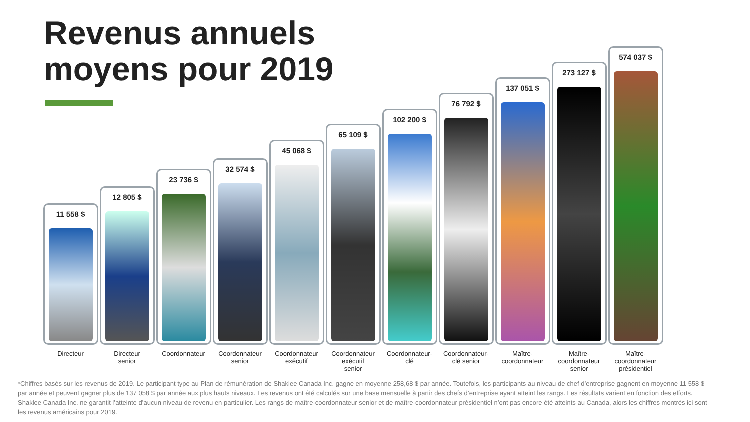Revenus annuels
moyens pour 2019
11 558 $
Directeur
12 805 $
Directeur
senior
23 736 $
Coordonnateur
32 574 $
Coordonnateur
senior
45 068 $
Coordonnateur
exécutif
65 109 $
Coordonnateur
exécutif
senior
102 200 $
Coordonnateur-
clé
76 792 $
Coordonnateur-
clé senior
137 051 $
Maître-
coordonnateur
273 127 $
Maître-
coordonnateur
senior
574 037 $
Maître-
coordonnateur
présidentiel
*Chiffres basés sur les revenus de 2019. Le participant type au Plan de rémunération de Shaklee Canada Inc. gagne en moyenne 258,68 $ par année. Toutefois, les participants au niveau de chef d’entreprise gagnent en moyenne 11 558 $ par année et peuvent gagner plus de 137 058 $ par année aux plus hauts niveaux. Les revenus ont été calculés sur une base mensuelle à partir des chefs d’entreprise ayant atteint les rangs. Les résultats varient en fonction des efforts. Shaklee Canada Inc. ne garantit l’atteinte d’aucun niveau de revenu en particulier. Les rangs de maître-coordonnateur senior et de maître-coordonnateur présidentiel n’ont pas encore été atteints au Canada, alors les chiffres montrés ici sont les revenus américains pour 2019.